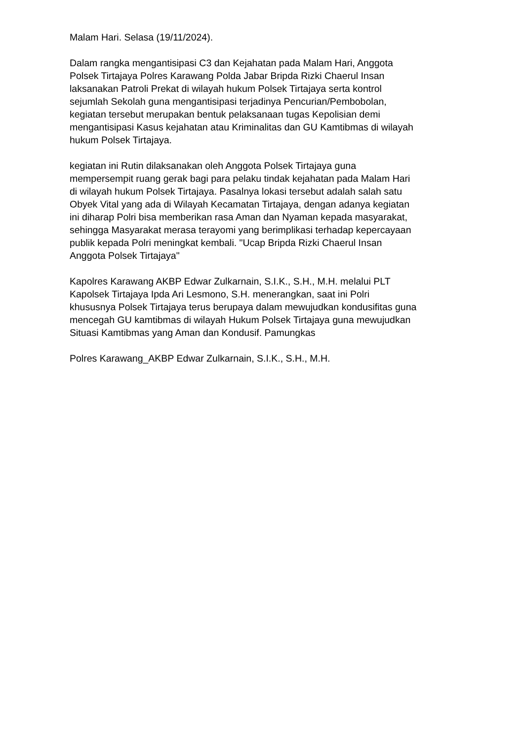Malam Hari. Selasa (19/11/2024).
Dalam rangka mengantisipasi C3 dan Kejahatan pada Malam Hari, Anggota Polsek Tirtajaya Polres Karawang Polda Jabar Bripda Rizki Chaerul Insan laksanakan Patroli Prekat di wilayah hukum Polsek Tirtajaya serta kontrol sejumlah Sekolah guna mengantisipasi terjadinya Pencurian/Pembobolan, kegiatan tersebut merupakan bentuk pelaksanaan tugas Kepolisian demi mengantisipasi Kasus kejahatan atau Kriminalitas dan GU Kamtibmas di wilayah hukum Polsek Tirtajaya.
kegiatan ini Rutin dilaksanakan oleh Anggota Polsek Tirtajaya guna mempersempit ruang gerak bagi para pelaku tindak kejahatan pada Malam Hari di wilayah hukum Polsek Tirtajaya. Pasalnya lokasi tersebut adalah salah satu Obyek Vital yang ada di Wilayah Kecamatan Tirtajaya, dengan adanya kegiatan ini diharap Polri bisa memberikan rasa Aman dan Nyaman kepada masyarakat, sehingga Masyarakat merasa terayomi yang berimplikasi terhadap kepercayaan publik kepada Polri meningkat kembali. "Ucap Bripda Rizki Chaerul Insan Anggota Polsek Tirtajaya"
Kapolres Karawang AKBP Edwar Zulkarnain, S.I.K., S.H., M.H. melalui PLT Kapolsek Tirtajaya Ipda Ari Lesmono, S.H. menerangkan, saat ini Polri khususnya Polsek Tirtajaya terus berupaya dalam mewujudkan kondusifitas guna mencegah GU kamtibmas di wilayah Hukum Polsek Tirtajaya guna mewujudkan Situasi Kamtibmas yang Aman dan Kondusif. Pamungkas
Polres Karawang_AKBP Edwar Zulkarnain, S.I.K., S.H., M.H.